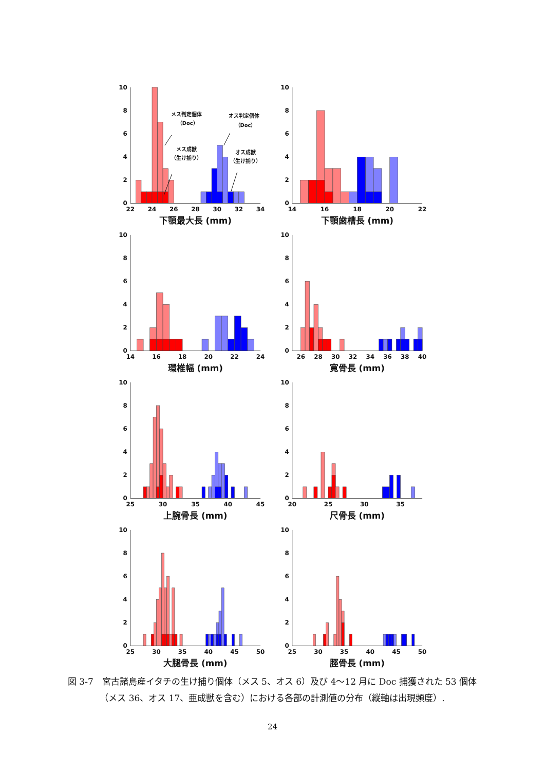0
2
4
6
8
10
22
24
26
28
30
32
34
下顎最大長 (mm)
メス判定個体
（Doc）
オス判定個体
（Doc）
メス成獣
（生け捕り）
オス成獣
（生け捕り）
0
2
4
6
8
10
14
16
18
20
22
下顎歯槽長 (mm)
0
2
4
6
8
10
14
16
18
20
22
24
環椎幅 (mm)
0
2
4
6
8
10
26
28
30
32
34
36
38
40
寛骨長 (mm)
0
2
4
6
8
10
25
30
35
40
45
上腕骨長 (mm)
0
2
4
6
8
10
20
25
30
35
尺骨長 (mm)
0
2
4
6
8
10
25
30
35
40
45
50
大腿骨長 (mm)
0
2
4
6
8
10
25
30
35
40
45
50
脛骨長 (mm)
図 3-7　宮古諸島産イタチの生け捕り個体（メス 5、オス 6）及び 4～12 月に Doc 捕獲された 53 個体（メス 36、オス 17、亜成獣を含む）における各部の計測値の分布（縦軸は出現頻度）.
24